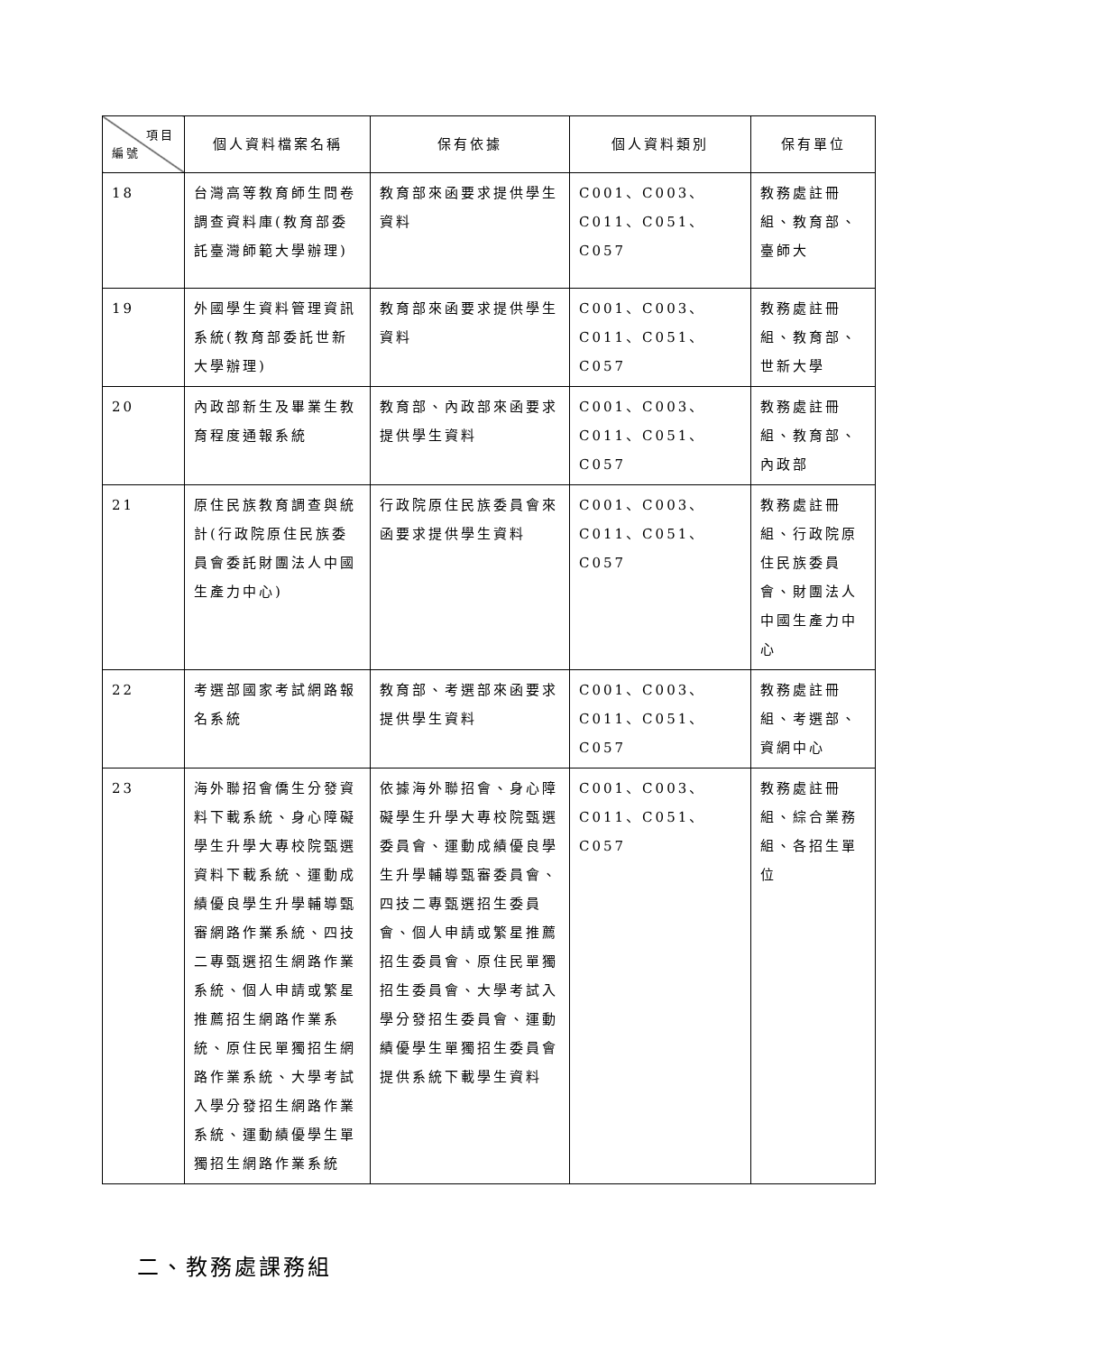| 項目 編號 | 個人資料檔案名稱 | 保有依據 | 個人資料類別 | 保有單位 |
| --- | --- | --- | --- | --- |
| 18 | 台灣高等教育師生問卷調查資料庫(教育部委託臺灣師範大學辦理) | 教育部來函要求提供學生資料 | C001、C003、C011、C051、C057 | 教務處註冊組、教育部、臺師大 |
| 19 | 外國學生資料管理資訊系統(教育部委託世新大學辦理) | 教育部來函要求提供學生資料 | C001、C003、C011、C051、C057 | 教務處註冊組、教育部、世新大學 |
| 20 | 內政部新生及畢業生教育程度通報系統 | 教育部、內政部來函要求提供學生資料 | C001、C003、C011、C051、C057 | 教務處註冊組、教育部、內政部 |
| 21 | 原住民族教育調查與統計(行政院原住民族委員會委託財團法人中國生產力中心) | 行政院原住民族委員會來函要求提供學生資料 | C001、C003、C011、C051、C057 | 教務處註冊組、行政院原住民族委員會、財團法人中國生產力中心 |
| 22 | 考選部國家考試網路報名系統 | 教育部、考選部來函要求提供學生資料 | C001、C003、C011、C051、C057 | 教務處註冊組、考選部、資網中心 |
| 23 | 海外聯招會僑生分發資料下載系統、身心障礙學生升學大專校院甄選資料下載系統、運動成績優良學生升學輔導甄審網路作業系統、四技二專甄選招生網路作業系統、個人申請或繁星推薦招生網路作業系統、原住民單獨招生網路作業系統、大學考試入學分發招生網路作業系統、運動績優學生單獨招生網路作業系統 | 依據海外聯招會、身心障礙學生升學大專校院甄選委員會、運動成績優良學生升學輔導甄審委員會、四技二專甄選招生委員會、個人申請或繁星推薦招生委員會、原住民單獨招生委員會、大學考試入學分發招生委員會、運動績優學生單獨招生委員會提供系統下載學生資料 | C001、C003、C011、C051、C057 | 教務處註冊組、綜合業務組、各招生單位 |
二、教務處課務組